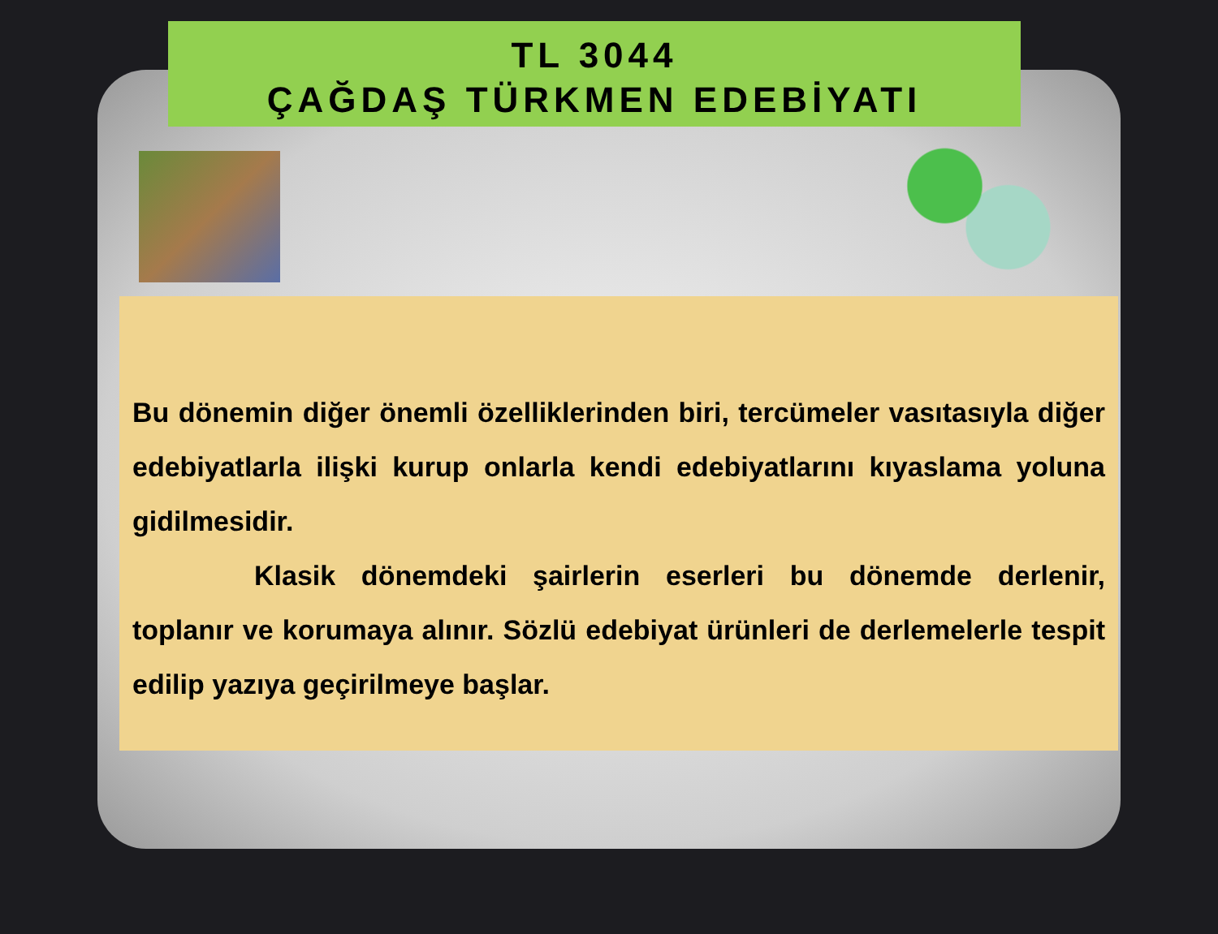TL 3044
ÇAĞDAŞ TÜRKMEN EDEBİYATI
Bu dönemin diğer önemli özelliklerinden biri, tercümeler vasıtasıyla diğer edebiyatlarla ilişki kurup onlarla kendi edebiyatlarını kıyaslama yoluna gidilmesidir.
Klasik dönemdeki şairlerin eserleri bu dönemde derlenir, toplanır ve korumaya alınır. Sözlü edebiyat ürünleri de derlemelerle tespit edilip yazıya geçirilmeye başlar.